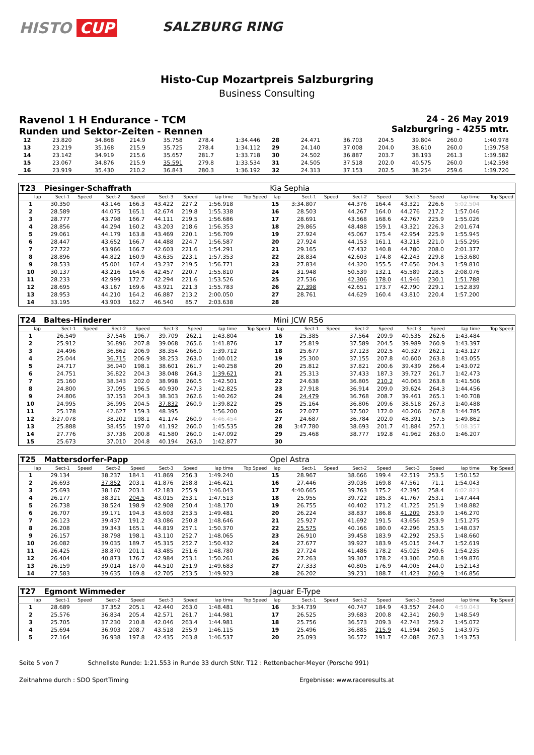HISTO CUP
SALZBURG RING
Histo-Cup Mozartpreis Salzburgring
Business Consulting
Ravenol 1 H Endurance - TCM
Runden und Sektor-Zeiten - Rennen
24 - 26 May 2019
Salzburgring - 4255 mtr.
| 12 | 23.820 | | 34.868 | 214.9 | 35.758 | 278.4 | 1:34.446 | | 28 | 24.471 | | 36.703 | 204.5 | 39.804 | 260.0 | 1:40.978 | |
| 13 | 23.219 | | 35.168 | 215.9 | 35.725 | 278.4 | 1:34.112 | | 29 | 24.140 | | 37.008 | 204.0 | 38.610 | 260.0 | 1:39.758 | |
| 14 | 23.142 | | 34.919 | 215.6 | 35.657 | 281.7 | 1:33.718 | | 30 | 24.502 | | 36.887 | 203.7 | 38.193 | 261.3 | 1:39.582 | |
| 15 | 23.067 | | 34.876 | 215.9 | 35.591 | 279.8 | 1:33.534 | | 31 | 24.505 | | 37.518 | 202.0 | 40.575 | 260.0 | 1:42.598 | |
| 16 | 23.919 | | 35.430 | 210.2 | 36.843 | 280.3 | 1:36.192 | | 32 | 24.313 | | 37.153 | 202.5 | 38.254 | 259.6 | 1:39.720 | |
| T23 | Piesinger-Schaffrath | | | | | | | | Kia Sephia | | | | | | | | |
| lap | Sect-1 | Speed | Sect-2 | Speed | Sect-3 | Speed | lap time | Top Speed | lap | Sect-1 | Speed | Sect-2 | Speed | Sect-3 | Speed | lap time | Top Speed |
| 1 | 30.350 | | 43.146 | 166.3 | 43.422 | 227.2 | 1:56.918 | | 15 | 3:34.807 | | 44.376 | 164.4 | 43.321 | 226.6 | 5:02.504 | |
| 2 | 28.589 | | 44.075 | 165.1 | 42.674 | 219.8 | 1:55.338 | | 16 | 28.503 | | 44.267 | 164.0 | 44.276 | 217.2 | 1:57.046 | |
| 3 | 28.777 | | 43.798 | 166.7 | 44.111 | 219.5 | 1:56.686 | | 17 | 28.691 | | 43.568 | 168.6 | 42.767 | 225.9 | 1:55.026 | |
| 4 | 28.856 | | 44.294 | 160.2 | 43.203 | 218.6 | 1:56.353 | | 18 | 29.865 | | 48.488 | 159.1 | 43.321 | 226.3 | 2:01.674 | |
| 5 | 29.061 | | 44.179 | 163.8 | 43.469 | 220.1 | 1:56.709 | | 19 | 27.924 | | 45.067 | 175.4 | 42.954 | 225.9 | 1:55.945 | |
| 6 | 28.447 | | 43.652 | 166.7 | 44.488 | 224.7 | 1:56.587 | | 20 | 27.924 | | 44.153 | 161.1 | 43.218 | 221.0 | 1:55.295 | |
| 7 | 27.722 | | 43.966 | 166.7 | 42.603 | 221.6 | 1:54.291 | | 21 | 29.165 | | 47.432 | 140.8 | 44.780 | 208.0 | 2:01.377 | |
| 8 | 28.896 | | 44.822 | 160.9 | 43.635 | 223.1 | 1:57.353 | | 22 | 28.834 | | 42.603 | 174.8 | 42.243 | 229.8 | 1:53.680 | |
| 9 | 28.533 | | 45.001 | 167.4 | 43.237 | 219.5 | 1:56.771 | | 23 | 27.834 | | 44.320 | 155.5 | 47.656 | 204.3 | 1:59.810 | |
| 10 | 30.137 | | 43.216 | 164.6 | 42.457 | 220.7 | 1:55.810 | | 24 | 31.948 | | 50.539 | 132.1 | 45.589 | 228.5 | 2:08.076 | |
| 11 | 28.233 | | 42.999 | 172.7 | 42.294 | 221.6 | 1:53.526 | | 25 | 27.536 | | 42.306 | 178.0 | 41.946 | 230.1 | 1:51.788 | |
| 12 | 28.695 | | 43.167 | 169.6 | 43.921 | 221.3 | 1:55.783 | | 26 | 27.398 | | 42.651 | 173.7 | 42.790 | 229.1 | 1:52.839 | |
| 13 | 28.953 | | 44.210 | 164.2 | 46.887 | 213.2 | 2:00.050 | | 27 | 28.761 | | 44.629 | 160.4 | 43.810 | 220.4 | 1:57.200 | |
| 14 | 33.195 | | 43.903 | 162.7 | 46.540 | 85.7 | 2:03.638 | | 28 | | | | | | | | |
| T24 | Baltes-Hinderer | | | | | | | | Mini JCW R56 | | | | | | | | |
| lap | Sect-1 | Speed | Sect-2 | Speed | Sect-3 | Speed | lap time | Top Speed | lap | Sect-1 | Speed | Sect-2 | Speed | Sect-3 | Speed | lap time | Top Speed |
| 1 | 26.549 | | 37.546 | 196.7 | 39.709 | 262.1 | 1:43.804 | | 16 | 25.385 | | 37.564 | 209.9 | 40.535 | 262.6 | 1:43.484 | |
| 2 | 25.912 | | 36.896 | 207.8 | 39.068 | 265.6 | 1:41.876 | | 17 | 25.819 | | 37.589 | 204.5 | 39.989 | 260.9 | 1:43.397 | |
| 3 | 24.496 | | 36.862 | 206.9 | 38.354 | 266.0 | 1:39.712 | | 18 | 25.677 | | 37.123 | 202.5 | 40.327 | 262.1 | 1:43.127 | |
| 4 | 25.044 | | 36.715 | 206.9 | 38.253 | 263.0 | 1:40.012 | | 19 | 25.300 | | 37.155 | 207.8 | 40.600 | 263.8 | 1:43.055 | |
| 5 | 24.717 | | 36.940 | 198.1 | 38.601 | 261.7 | 1:40.258 | | 20 | 25.812 | | 37.821 | 200.6 | 39.439 | 266.4 | 1:43.072 | |
| 6 | 24.751 | | 36.822 | 204.3 | 38.048 | 264.3 | 1:39.621 | | 21 | 25.313 | | 37.433 | 187.3 | 39.727 | 261.7 | 1:42.473 | |
| 7 | 25.160 | | 38.343 | 202.0 | 38.998 | 260.5 | 1:42.501 | | 22 | 24.638 | | 36.805 | 210.2 | 40.063 | 263.8 | 1:41.506 | |
| 8 | 24.800 | | 37.095 | 196.5 | 40.930 | 247.3 | 1:42.825 | | 23 | 27.918 | | 36.914 | 209.0 | 39.624 | 264.3 | 1:44.456 | |
| 9 | 24.806 | | 37.153 | 204.3 | 38.303 | 262.6 | 1:40.262 | | 24 | 24.479 | | 36.768 | 208.7 | 39.461 | 265.1 | 1:40.708 | |
| 10 | 24.995 | | 36.995 | 204.5 | 37.832 | 260.9 | 1:39.822 | | 25 | 25.164 | | 36.806 | 209.6 | 38.518 | 267.3 | 1:40.488 | |
| 11 | 25.178 | | 42.627 | 159.3 | 48.395 | | 1:56.200 | | 26 | 27.077 | | 37.502 | 172.0 | 40.206 | 267.8 | 1:44.785 | |
| 12 | 3:27.078 | | 38.202 | 198.1 | 41.174 | 260.9 | 4:46.454 | | 27 | 24.687 | | 36.784 | 202.0 | 48.391 | 57.5 | 1:49.862 | |
| 13 | 25.888 | | 38.455 | 197.0 | 41.192 | 260.0 | 1:45.535 | | 28 | 3:47.780 | | 38.693 | 201.7 | 41.884 | 257.1 | 5:08.357 | |
| 14 | 27.776 | | 37.736 | 200.8 | 41.580 | 260.0 | 1:47.092 | | 29 | 25.468 | | 38.777 | 192.8 | 41.962 | 263.0 | 1:46.207 | |
| 15 | 25.673 | | 37.010 | 204.8 | 40.194 | 263.0 | 1:42.877 | | 30 | | | | | | | | |
| T25 | Mattersdorfer-Papp | | | | | | | | Opel Astra | | | | | | | | |
| lap | Sect-1 | Speed | Sect-2 | Speed | Sect-3 | Speed | lap time | Top Speed | lap | Sect-1 | Speed | Sect-2 | Speed | Sect-3 | Speed | lap time | Top Speed |
| 1 | 29.134 | | 38.237 | 184.1 | 41.869 | 256.3 | 1:49.240 | | 15 | 28.967 | | 38.666 | 199.4 | 42.519 | 253.5 | 1:50.152 | |
| 2 | 26.693 | | 37.852 | 203.1 | 41.876 | 258.8 | 1:46.421 | | 16 | 27.446 | | 39.036 | 169.8 | 47.561 | 71.1 | 1:54.043 | |
| 3 | 25.693 | | 38.167 | 203.1 | 42.183 | 255.9 | 1:46.043 | | 17 | 4:40.665 | | 39.763 | 175.2 | 42.395 | 258.4 | 6:02.823 | |
| 4 | 26.177 | | 38.321 | 204.5 | 43.015 | 253.1 | 1:47.513 | | 18 | 25.955 | | 39.722 | 185.3 | 41.767 | 253.1 | 1:47.444 | |
| 5 | 26.738 | | 38.524 | 198.9 | 42.908 | 250.4 | 1:48.170 | | 19 | 26.755 | | 40.402 | 171.2 | 41.725 | 251.9 | 1:48.882 | |
| 6 | 26.707 | | 39.171 | 194.3 | 43.603 | 253.5 | 1:49.481 | | 20 | 26.224 | | 38.837 | 186.8 | 41.209 | 253.9 | 1:46.270 | |
| 7 | 26.123 | | 39.437 | 191.2 | 43.086 | 250.8 | 1:48.646 | | 21 | 25.927 | | 41.692 | 191.5 | 43.656 | 253.9 | 1:51.275 | |
| 8 | 26.208 | | 39.343 | 165.1 | 44.819 | 257.1 | 1:50.370 | | 22 | 25.575 | | 40.166 | 180.0 | 42.296 | 253.5 | 1:48.037 | |
| 9 | 26.157 | | 38.798 | 198.1 | 43.110 | 252.7 | 1:48.065 | | 23 | 26.910 | | 39.458 | 183.9 | 42.292 | 253.5 | 1:48.660 | |
| 10 | 26.082 | | 39.035 | 189.7 | 45.315 | 252.7 | 1:50.432 | | 24 | 27.677 | | 39.927 | 183.9 | 45.015 | 244.7 | 1:52.619 | |
| 11 | 26.425 | | 38.870 | 201.1 | 43.485 | 251.6 | 1:48.780 | | 25 | 27.724 | | 41.486 | 178.2 | 45.025 | 249.6 | 1:54.235 | |
| 12 | 26.404 | | 40.873 | 176.7 | 42.984 | 253.1 | 1:50.261 | | 26 | 27.263 | | 39.307 | 178.2 | 43.306 | 250.8 | 1:49.876 | |
| 13 | 26.159 | | 39.014 | 187.0 | 44.510 | 251.9 | 1:49.683 | | 27 | 27.333 | | 40.805 | 176.9 | 44.005 | 244.0 | 1:52.143 | |
| 14 | 27.583 | | 39.635 | 169.8 | 42.705 | 253.5 | 1:49.923 | | 28 | 26.202 | | 39.231 | 188.7 | 41.423 | 260.9 | 1:46.856 | |
| T27 | Egmont Wimmeder | | | | | | | | Jaguar E-Type | | | | | | | | |
| lap | Sect-1 | Speed | Sect-2 | Speed | Sect-3 | Speed | lap time | Top Speed | lap | Sect-1 | Speed | Sect-2 | Speed | Sect-3 | Speed | lap time | Top Speed |
| 1 | 28.689 | | 37.352 | 205.1 | 42.440 | 263.0 | 1:48.481 | | 16 | 3:34.739 | | 40.747 | 184.9 | 43.557 | 244.0 | 4:59.043 | |
| 2 | 25.576 | | 36.834 | 205.4 | 42.571 | 261.7 | 1:44.981 | | 17 | 26.525 | | 39.683 | 200.8 | 42.341 | 260.9 | 1:48.549 | |
| 3 | 25.705 | | 37.230 | 210.8 | 42.046 | 263.4 | 1:44.981 | | 18 | 25.756 | | 36.573 | 209.3 | 42.743 | 259.2 | 1:45.072 | |
| 4 | 25.694 | | 36.903 | 208.7 | 43.518 | 255.9 | 1:46.115 | | 19 | 25.496 | | 36.885 | 215.9 | 41.594 | 260.5 | 1:43.975 | |
| 5 | 27.164 | | 36.938 | 197.8 | 42.435 | 263.8 | 1:46.537 | | 20 | 25.093 | | 36.572 | 191.7 | 42.088 | 267.3 | 1:43.753 | |
Seite 5 von 7 Schnellste Runde: 1:21.553 in Runde 33 durch StNr. T12 : Rettenbacher-Meyer (Porsche 991)
Zeitnahme durch : SDO SportTiming Ergebnisse: www.raceresults.at